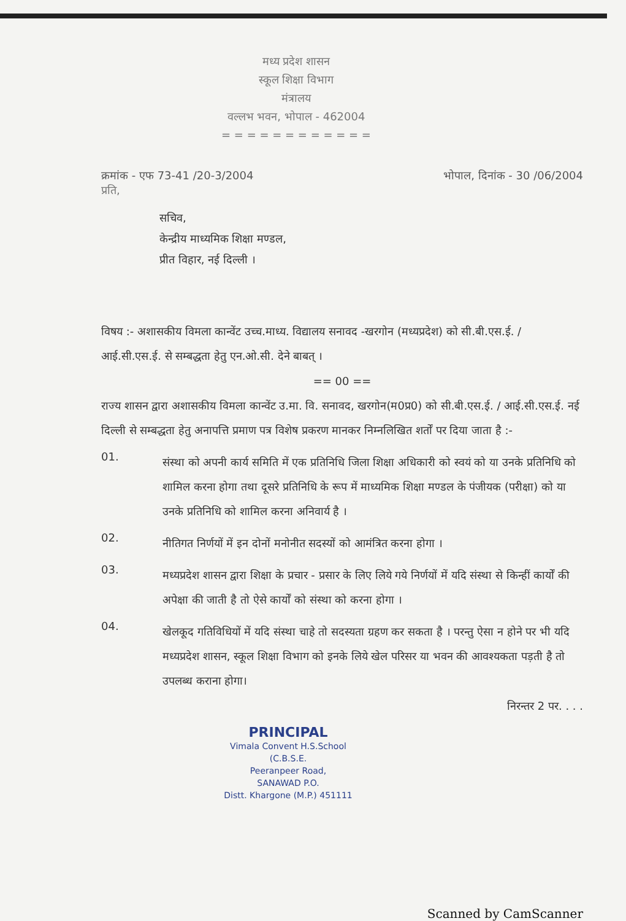मध्य प्रदेश शासन
स्कूल शिक्षा विभाग
मंत्रालय
वल्लभ भवन, भोपाल - 462004
= = = = = = = = = = = =
क्रमांक - एफ 73-41 /20-3/2004 भोपाल, दिनांक - 30 /06/2004
प्रति,
सचिव,
केन्द्रीय माध्यमिक शिक्षा मण्डल,
प्रीत विहार, नई दिल्ली ।
विषय :- अशासकीय विमला कान्वेंट उच्च.माध्य. विद्यालय सनावद -खरगोन (मध्यप्रदेश) को सी.बी.एस.ई. / आई.सी.एस.ई. से सम्बद्धता हेतु एन.ओ.सी. देने बाबत् ।
== 00 ==
राज्य शासन द्वारा अशासकीय विमला कान्वेंट उ.मा. वि. सनावद, खरगोन(म0प्र0) को सी.बी.एस.ई. / आई.सी.एस.ई. नई दिल्ली से सम्बद्धता हेतु अनापत्ति प्रमाण पत्र विशेष प्रकरण मानकर निम्नलिखित शर्तों पर दिया जाता है :-
01.
संस्था को अपनी कार्य समिति में एक प्रतिनिधि जिला शिक्षा अधिकारी को स्वयं को या उनके प्रतिनिधि को शामिल करना होगा तथा दूसरे प्रतिनिधि के रूप में माध्यमिक शिक्षा मण्डल के पंजीयक (परीक्षा) को या उनके प्रतिनिधि को शामिल करना अनिवार्य है ।
02.
नीतिगत निर्णयों में इन दोनों मनोनीत सदस्यों को आमंत्रित करना होगा ।
03.
मध्यप्रदेश शासन द्वारा शिक्षा के प्रचार - प्रसार के लिए लिये गये निर्णयों में यदि संस्था से किन्हीं कार्यों की अपेक्षा की जाती है तो ऐसे कार्यों को संस्था को करना होगा ।
04.
खेलकूद गतिविधियों में यदि संस्था चाहे तो सदस्यता ग्रहण कर सकता है । परन्तु ऐसा न होने पर भी यदि मध्यप्रदेश शासन, स्कूल शिक्षा विभाग को इनके लिये खेल परिसर या भवन की आवश्यकता पड़ती है तो उपलब्ध कराना होगा।
निरन्तर 2 पर. . . .
PRINCIPAL
Vimala Convent H.S.School (C.B.S.E.
Peeranpeer Road,
SANAWAD P.O.
Distt. Khargone (M.P.) 451111
Scanned by CamScanner